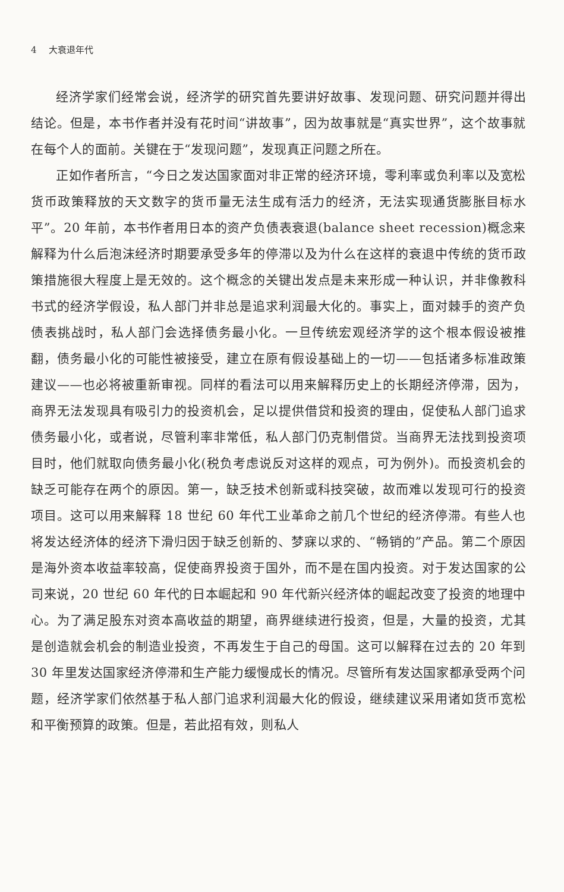4 大衰退年代
经济学家们经常会说，经济学的研究首先要讲好故事、发现问题、研究问题并得出结论。但是，本书作者并没有花时间“讲故事”，因为故事就是“真实世界”，这个故事就在每个人的面前。关键在于“发现问题”，发现真正问题之所在。
正如作者所言，“今日之发达国家面对非正常的经济环境，零利率或负利率以及宽松货币政策释放的天文数字的货币量无法生成有活力的经济，无法实现通货膨胀目标水平”。20 年前，本书作者用日本的资产负债表衰退(balance sheet recession)概念来解释为什么后泡沫经济时期要承受多年的停滞以及为什么在这样的衰退中传统的货币政策措施很大程度上是无效的。这个概念的关键出发点是未来形成一种认识，并非像教科书式的经济学假设，私人部门并非总是追求利润最大化的。事实上，面对棘手的资产负债表挑战时，私人部门会选择债务最小化。一旦传统宏观经济学的这个根本假设被推翻，债务最小化的可能性被接受，建立在原有假设基础上的一切——包括诸多标准政策建议——也必将被重新审视。同样的看法可以用来解释历史上的长期经济停滞，因为，商界无法发现具有吸引力的投资机会，足以提供借贷和投资的理由，促使私人部门追求债务最小化，或者说，尽管利率非常低，私人部门仍克制借贷。当商界无法找到投资项目时，他们就取向债务最小化(税负考虑说反对这样的观点，可为例外)。而投资机会的缺乏可能存在两个的原因。第一，缺乏技术创新或科技突破，故而难以发现可行的投资项目。这可以用来解释 18 世纪 60 年代工业革命之前几个世纪的经济停滞。有些人也将发达经济体的经济下滑归因于缺乏创新的、梦寐以求的、“畅销的”产品。第二个原因是海外资本收益率较高，促使商界投资于国外，而不是在国内投资。对于发达国家的公司来说，20 世纪 60 年代的日本崛起和 90 年代新兴经济体的崛起改变了投资的地理中心。为了满足股东对资本高收益的期望，商界继续进行投资，但是，大量的投资，尤其是创造就会机会的制造业投资，不再发生于自己的母国。这可以解释在过去的 20 年到 30 年里发达国家经济停滞和生产能力缓慢成长的情况。尽管所有发达国家都承受两个问题，经济学家们依然基于私人部门追求利润最大化的假设，继续建议采用诸如货币宽松和平衡预算的政策。但是，若此招有效，则私人